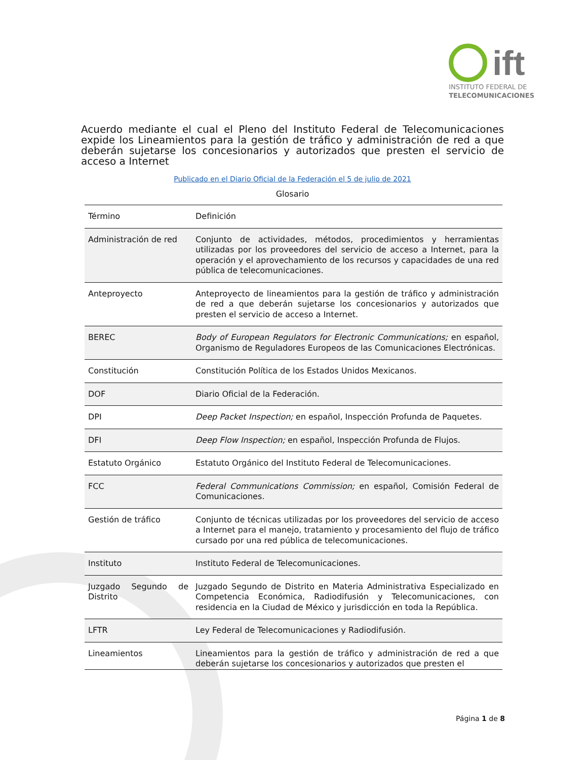ift
INSTITUTO FEDERAL DE
TELECOMUNICACIONES
Acuerdo mediante el cual el Pleno del Instituto Federal de Telecomunicaciones expide los Lineamientos para la gestión de tráfico y administración de red a que deberán sujetarse los concesionarios y autorizados que presten el servicio de acceso a Internet
Publicado en el Diario Oficial de la Federación el 5 de julio de 2021
Glosario
| Término | Definición |
| --- | --- |
| Administración de red | Conjunto de actividades, métodos, procedimientos y herramientas utilizadas por los proveedores del servicio de acceso a Internet, para la operación y el aprovechamiento de los recursos y capacidades de una red pública de telecomunicaciones. |
| Anteproyecto | Anteproyecto de lineamientos para la gestión de tráfico y administración de red a que deberán sujetarse los concesionarios y autorizados que presten el servicio de acceso a Internet. |
| BEREC | Body of European Regulators for Electronic Communications; en español, Organismo de Reguladores Europeos de las Comunicaciones Electrónicas. |
| Constitución | Constitución Política de los Estados Unidos Mexicanos. |
| DOF | Diario Oficial de la Federación. |
| DPI | Deep Packet Inspection; en español, Inspección Profunda de Paquetes. |
| DFI | Deep Flow Inspection; en español, Inspección Profunda de Flujos. |
| Estatuto Orgánico | Estatuto Orgánico del Instituto Federal de Telecomunicaciones. |
| FCC | Federal Communications Commission; en español, Comisión Federal de Comunicaciones. |
| Gestión de tráfico | Conjunto de técnicas utilizadas por los proveedores del servicio de acceso a Internet para el manejo, tratamiento y procesamiento del flujo de tráfico cursado por una red pública de telecomunicaciones. |
| Instituto | Instituto Federal de Telecomunicaciones. |
| Juzgado Segundo de Distrito | Juzgado Segundo de Distrito en Materia Administrativa Especializado en Competencia Económica, Radiodifusión y Telecomunicaciones, con residencia en la Ciudad de México y jurisdicción en toda la República. |
| LFTR | Ley Federal de Telecomunicaciones y Radiodifusión. |
| Lineamientos | Lineamientos para la gestión de tráfico y administración de red a que deberán sujetarse los concesionarios y autorizados que presten el |
Página 1 de 8